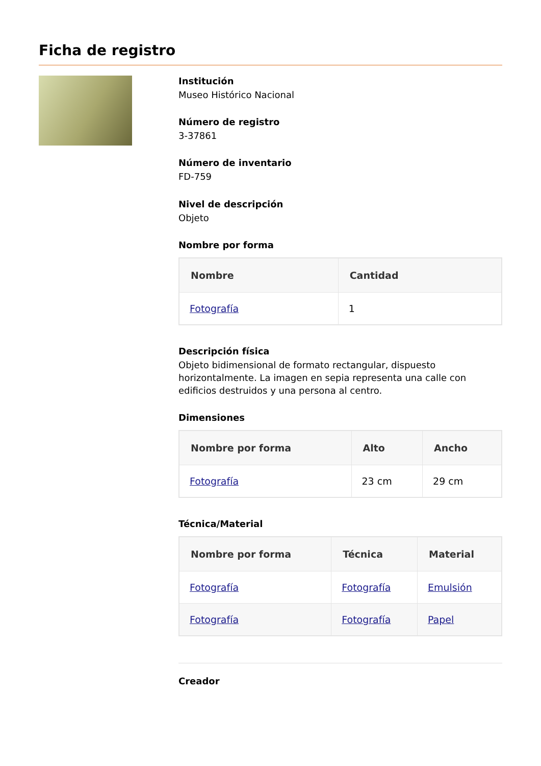Ficha de registro
Institución
Museo Histórico Nacional
Número de registro
3-37861
Número de inventario
FD-759
Nivel de descripción
Objeto
Nombre por forma
| Nombre | Cantidad |
| --- | --- |
| Fotografía | 1 |
Descripción física
Objeto bidimensional de formato rectangular, dispuesto horizontalmente. La imagen en sepia representa una calle con edificios destruidos y una persona al centro.
Dimensiones
| Nombre por forma | Alto | Ancho |
| --- | --- | --- |
| Fotografía | 23 cm | 29 cm |
Técnica/Material
| Nombre por forma | Técnica | Material |
| --- | --- | --- |
| Fotografía | Fotografía | Emulsión |
| Fotografía | Fotografía | Papel |
Creador